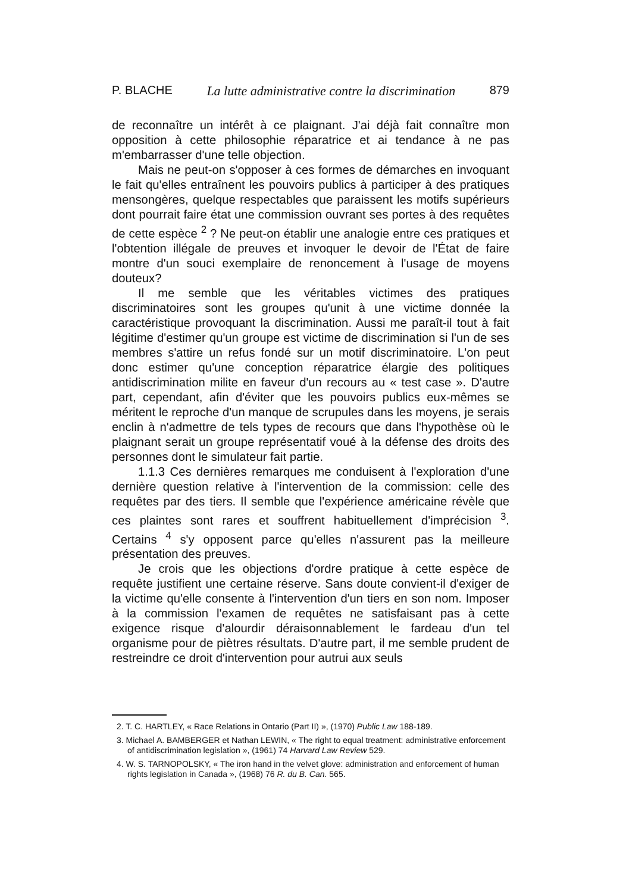P. BLACHE La lutte administrative contre la discrimination 879
de reconnaître un intérêt à ce plaignant. J'ai déjà fait connaître mon opposition à cette philosophie réparatrice et ai tendance à ne pas m'embarrasser d'une telle objection.
Mais ne peut-on s'opposer à ces formes de démarches en invoquant le fait qu'elles entraînent les pouvoirs publics à participer à des pratiques mensongères, quelque respectables que paraissent les motifs supérieurs dont pourrait faire état une commission ouvrant ses portes à des requêtes de cette espèce <sup>2</sup> ? Ne peut-on établir une analogie entre ces pratiques et l'obtention illégale de preuves et invoquer le devoir de l'État de faire montre d'un souci exemplaire de renoncement à l'usage de moyens douteux?
Il me semble que les véritables victimes des pratiques discriminatoires sont les groupes qu'unit à une victime donnée la caractéristique provoquant la discrimination. Aussi me paraît-il tout à fait légitime d'estimer qu'un groupe est victime de discrimination si l'un de ses membres s'attire un refus fondé sur un motif discriminatoire. L'on peut donc estimer qu'une conception réparatrice élargie des politiques antidiscrimination milite en faveur d'un recours au « test case ». D'autre part, cependant, afin d'éviter que les pouvoirs publics eux-mêmes se méritent le reproche d'un manque de scrupules dans les moyens, je serais enclin à n'admettre de tels types de recours que dans l'hypothèse où le plaignant serait un groupe représentatif voué à la défense des droits des personnes dont le simulateur fait partie.
1.1.3 Ces dernières remarques me conduisent à l'exploration d'une dernière question relative à l'intervention de la commission: celle des requêtes par des tiers. Il semble que l'expérience américaine révèle que ces plaintes sont rares et souffrent habituellement d'imprécision <sup>3</sup>. Certains <sup>4</sup> s'y opposent parce qu'elles n'assurent pas la meilleure présentation des preuves.
Je crois que les objections d'ordre pratique à cette espèce de requête justifient une certaine réserve. Sans doute convient-il d'exiger de la victime qu'elle consente à l'intervention d'un tiers en son nom. Imposer à la commission l'examen de requêtes ne satisfaisant pas à cette exigence risque d'alourdir déraisonnablement le fardeau d'un tel organisme pour de piètres résultats. D'autre part, il me semble prudent de restreindre ce droit d'intervention pour autrui aux seuls
2. T. C. HARTLEY, « Race Relations in Ontario (Part II) », (1970) Public Law 188-189.
3. Michael A. BAMBERGER et Nathan LEWIN, « The right to equal treatment: administrative enforcement of antidiscrimination legislation », (1961) 74 Harvard Law Review 529.
4. W. S. TARNOPOLSKY, « The iron hand in the velvet glove: administration and enforcement of human rights legislation in Canada », (1968) 76 R. du B. Can. 565.